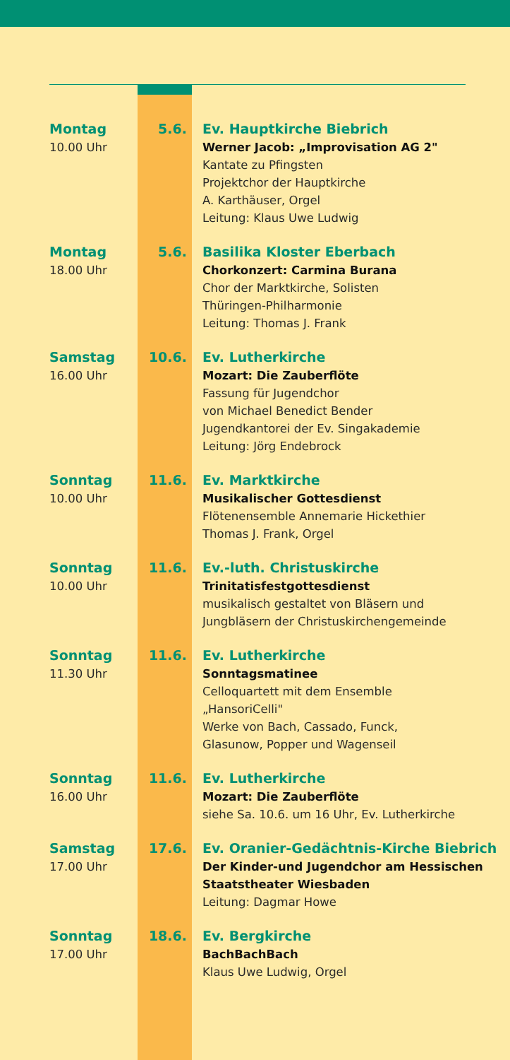Montag
10.00 Uhr
5.6. Ev. Hauptkirche Biebrich
Werner Jacob: „Improvisation AG 2"
Kantate zu Pfingsten
Projektchor der Hauptkirche
A. Karthäuser, Orgel
Leitung: Klaus Uwe Ludwig
Montag
18.00 Uhr
5.6. Basilika Kloster Eberbach
Chorkonzert: Carmina Burana
Chor der Marktkirche, Solisten
Thüringen-Philharmonie
Leitung: Thomas J. Frank
Samstag
16.00 Uhr
10.6. Ev. Lutherkirche
Mozart: Die Zauberflöte
Fassung für Jugendchor
von Michael Benedict Bender
Jugendkantorei der Ev. Singakademie
Leitung: Jörg Endebrock
Sonntag
10.00 Uhr
11.6. Ev. Marktkirche
Musikalischer Gottesdienst
Flötenensemble Annemarie Hickethier
Thomas J. Frank, Orgel
Sonntag
10.00 Uhr
11.6. Ev.-luth. Christuskirche
Trinitatisfestgottesdienst
musikalisch gestaltet von Bläsern und
Jungbläsern der Christuskirchengemeinde
Sonntag
11.30 Uhr
11.6. Ev. Lutherkirche
Sonntagsmatinee
Celloquartett mit dem Ensemble
„HansoriCelli"
Werke von Bach, Cassado, Funck,
Glasunow, Popper und Wagenseil
Sonntag
16.00 Uhr
11.6. Ev. Lutherkirche
Mozart: Die Zauberflöte
siehe Sa. 10.6. um 16 Uhr, Ev. Lutherkirche
Samstag
17.00 Uhr
17.6. Ev. Oranier-Gedächtnis-Kirche Biebrich
Der Kinder-und Jugendchor am Hessischen
Staatstheater Wiesbaden
Leitung: Dagmar Howe
Sonntag
17.00 Uhr
18.6. Ev. Bergkirche
BachBachBach
Klaus Uwe Ludwig, Orgel